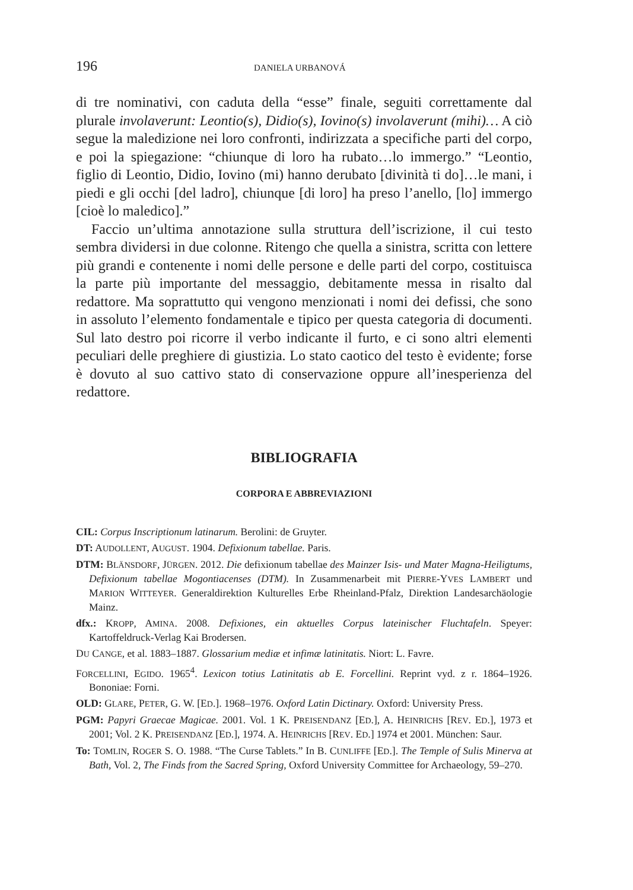196 DANIELA URBANOVÁ
di tre nominativi, con caduta della “esse” finale, seguiti correttamente dal plurale involaverunt: Leontio(s), Didio(s), Iovino(s) involaverunt (mihi)… A ciò segue la maledizione nei loro confronti, indirizzata a specifiche parti del corpo, e poi la spiegazione: “chiunque di loro ha rubato…lo immergo.” “Leontio, figlio di Leontio, Didio, Iovino (mi) hanno derubato [divinità ti do]…le mani, i piedi e gli occhi [del ladro], chiunque [di loro] ha preso l’anello, [lo] immergo [cioè lo maledico].”
Faccio un’ultima annotazione sulla struttura dell’iscrizione, il cui testo sembra dividersi in due colonne. Ritengo che quella a sinistra, scritta con lettere più grandi e contenente i nomi delle persone e delle parti del corpo, costituisca la parte più importante del messaggio, debitamente messa in risalto dal redattore. Ma soprattutto qui vengono menzionati i nomi dei defissi, che sono in assoluto l’elemento fondamentale e tipico per questa categoria di documenti. Sul lato destro poi ricorre il verbo indicante il furto, e ci sono altri elementi peculiari delle preghiere di giustizia. Lo stato caotico del testo è evidente; forse è dovuto al suo cattivo stato di conservazione oppure all’inesperienza del redattore.
BIBLIOGRAFIA
CORPORA E ABBREVIAZIONI
CIL: Corpus Inscriptionum latinarum. Berolini: de Gruyter.
DT: AUDOLLENT, AUGUST. 1904. Defixionum tabellae. Paris.
DTM: BLÄNSDORF, JÜRGEN. 2012. Die defixionum tabellae des Mainzer Isis- und Mater Magna-Heiligtums, Defixionum tabellae Mogontiacenses (DTM). In Zusammenarbeit mit PIERRE-YVES LAMBERT und MARION WITTEYER. Generaldirektion Kulturelles Erbe Rheinland-Pfalz, Direktion Landesarchäologie Mainz.
dfx.: KROPP, AMINA. 2008. Defixiones, ein aktuelles Corpus lateinischer Fluchtafeln. Speyer: Kartoffeldruck-Verlag Kai Brodersen.
DU CANGE, et al. 1883–1887. Glossarium mediæ et infimæ latinitatis. Niort: L. Favre.
FORCELLINI, EGIDO. 1965<sup>4</sup>. Lexicon totius Latinitatis ab E. Forcellini. Reprint vyd. z r. 1864–1926. Bononiae: Forni.
OLD: GLARE, PETER, G. W. [ED.]. 1968–1976. Oxford Latin Dictinary. Oxford: University Press.
PGM: Papyri Graecae Magicae. 2001. Vol. 1 K. PREISENDANZ [ED.], A. HEINRICHS [REV. ED.], 1973 et 2001; Vol. 2 K. PREISENDANZ [ED.], 1974. A. HEINRICHS [REV. ED.] 1974 et 2001. München: Saur.
To: TOMLIN, ROGER S. O. 1988. “The Curse Tablets.” In B. CUNLIFFE [ED.]. The Temple of Sulis Minerva at Bath, Vol. 2, The Finds from the Sacred Spring, Oxford University Committee for Archaeology, 59–270.